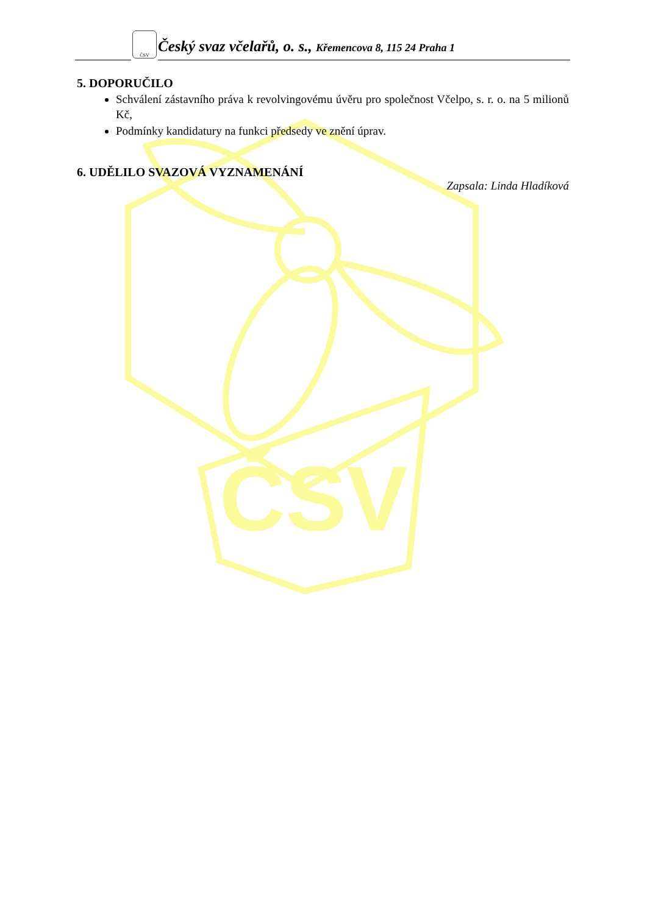ČSV
ČSV
Český svaz včelařů, o. s., Křemencova 8, 115 24 Praha 1
5. DOPORUČILO
Schválení zástavního práva k revolvingovému úvěru pro společnost Včelpo, s. r. o. na 5 milionů Kč,
Podmínky kandidatury na funkci předsedy ve znění úprav.
6. UDĚLILO SVAZOVÁ VYZNAMENÁNÍ
Zapsala: Linda Hladíková